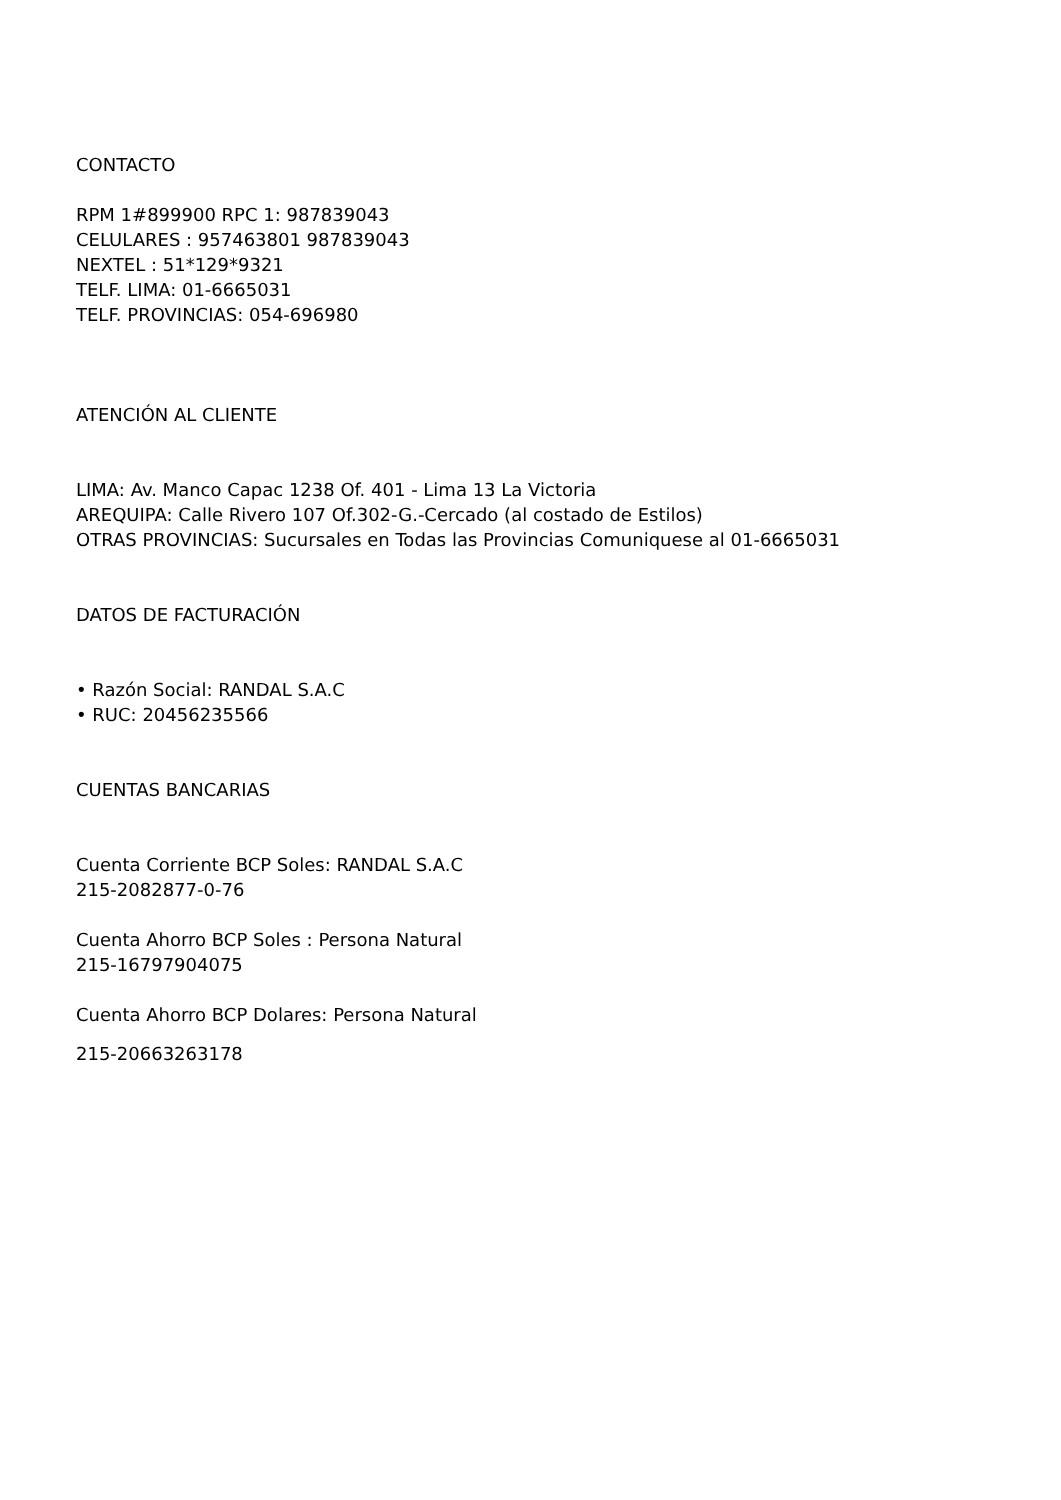CONTACTO
RPM 1#899900 RPC 1: 987839043
CELULARES : 957463801 987839043
NEXTEL : 51*129*9321
TELF. LIMA: 01-6665031
TELF. PROVINCIAS: 054-696980
ATENCIÓN AL CLIENTE
LIMA: Av. Manco Capac 1238 Of. 401 - Lima 13 La Victoria
AREQUIPA: Calle Rivero 107 Of.302-G.-Cercado (al costado de Estilos)
OTRAS PROVINCIAS: Sucursales en Todas las Provincias Comuniquese al 01-6665031
DATOS DE FACTURACIÓN
• Razón Social: RANDAL S.A.C
• RUC: 20456235566
CUENTAS BANCARIAS
Cuenta Corriente BCP Soles: RANDAL S.A.C
215-2082877-0-76
Cuenta Ahorro BCP Soles : Persona Natural
215-16797904075
Cuenta Ahorro BCP Dolares: Persona Natural
215-20663263178